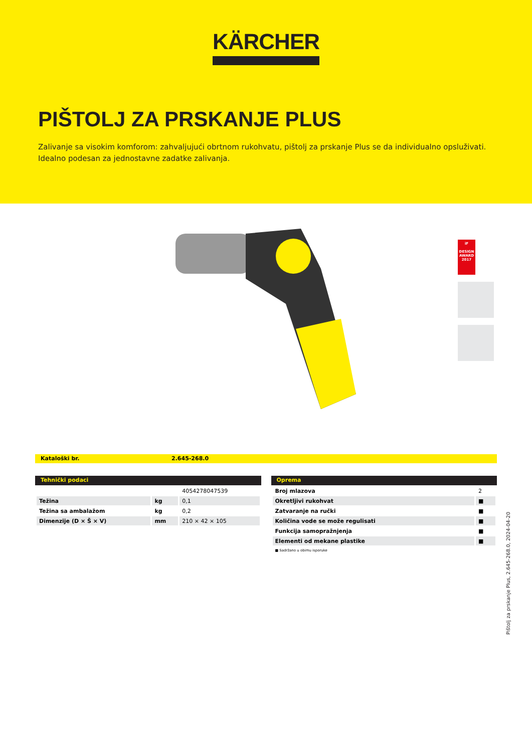KÄRCHER
PIŠTOLJ ZA PRSKANJE PLUS
Zalivanje sa visokim komforom: zahvaljujući obrtnom rukohvatu, pištolj za prskanje Plus se da individualno opsluživati. Idealno podesan za jednostavne zadatke zalivanja.
iF
DESIGN AWARD 2017
Kataloški br. 2.645-268.0
Tehnički podaci
| | | 4054278047539 |
| Težina | kg | 0,1 |
| Težina sa ambalažom | kg | 0,2 |
| Dimenzije (D × Š × V) | mm | 210 × 42 × 105 |
Oprema
| Broj mlazova | 2 |
| Okretljivi rukohvat | ■ |
| Zatvaranje na ručki | ■ |
| Količina vode se može regulisati | ■ |
| Funkcija samopražnjenja | ■ |
| Elementi od mekane plastike | ■ |
■ Sadržano u obimu isporuke
Pištolj za prskanje Plus, 2.645-268.0, 2024-04-20